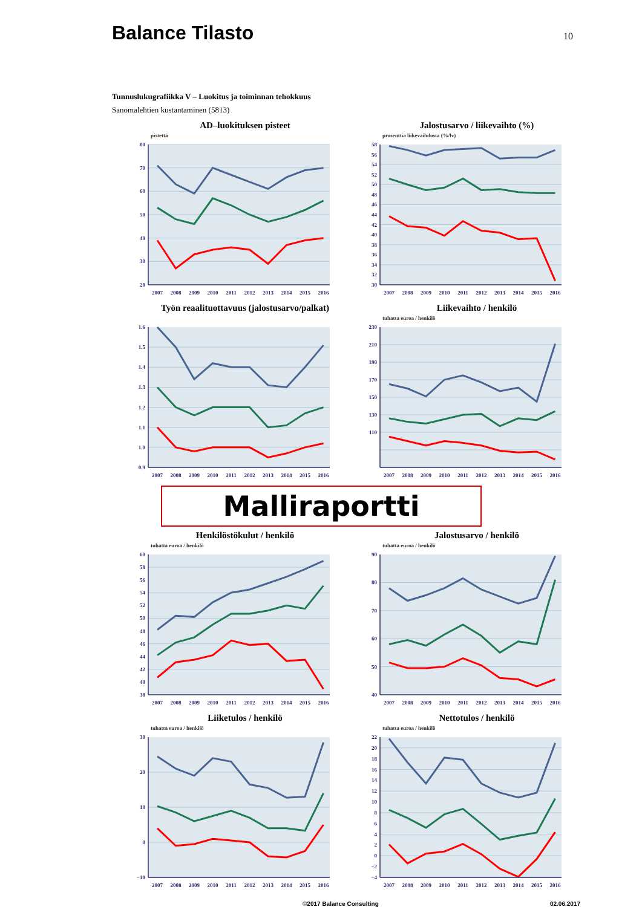Balance Tilasto
10
Tunnuslukugrafiikka V – Luokitus ja toiminnan tehokkuus
Sanomalehtien kustantaminen (5813)
AD–luokituksen pisteet
pistettä
20
30
40
50
60
70
80
2007
2008
2009
2010
2011
2012
2013
2014
2015
2016
Jalostusarvo / liikevaihto (%)
prosenttia liikevaihdosta (%/lv)
30
32
34
36
38
40
42
44
46
48
50
52
54
56
58
2007
2008
2009
2010
2011
2012
2013
2014
2015
2016
Työn reaalituottavuus (jalostusarvo/palkat)
0.9
1.0
1.1
1.2
1.3
1.4
1.5
1.6
2007
2008
2009
2010
2011
2012
2013
2014
2015
2016
Liikevaihto / henkilö
tuhatta euroa / henkilö
110
130
150
170
190
210
230
2007
2008
2009
2010
2011
2012
2013
2014
2015
2016
Malliraportti
Henkilöstökulut / henkilö
tuhatta euroa / henkilö
38
40
42
44
46
48
50
52
54
56
58
60
2007
2008
2009
2010
2011
2012
2013
2014
2015
2016
Jalostusarvo / henkilö
tuhatta euroa / henkilö
40
50
60
70
80
90
2007
2008
2009
2010
2011
2012
2013
2014
2015
2016
Liiketulos / henkilö
tuhatta euroa / henkilö
−10
0
10
20
30
2007
2008
2009
2010
2011
2012
2013
2014
2015
2016
Nettotulos / henkilö
tuhatta euroa / henkilö
−4
−2
0
2
4
6
8
10
12
14
16
18
20
22
2007
2008
2009
2010
2011
2012
2013
2014
2015
2016
©2017 Balance Consulting 02.06.2017